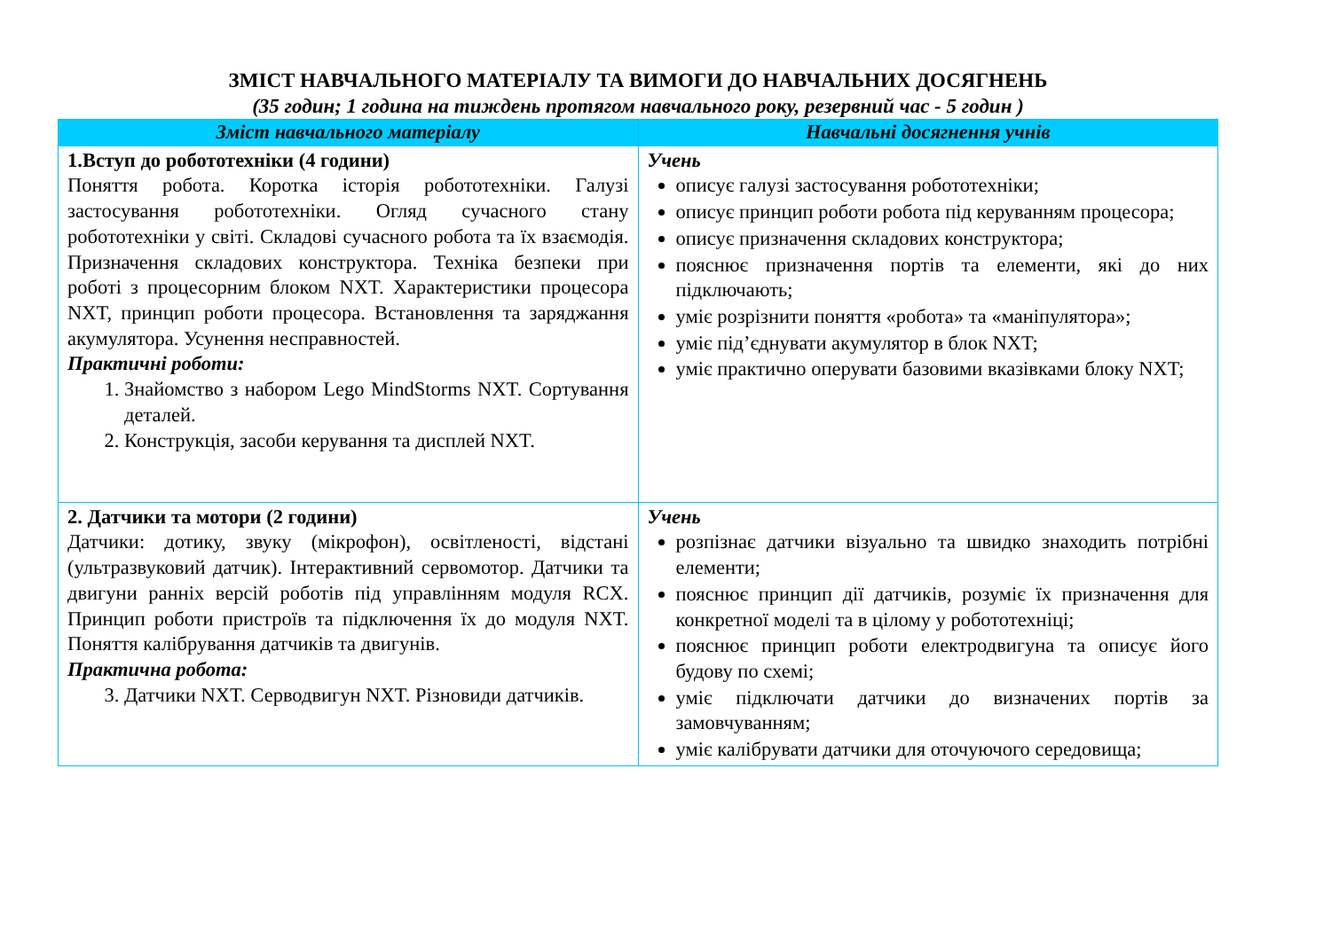ЗМІСТ НАВЧАЛЬНОГО МАТЕРІАЛУ ТА ВИМОГИ ДО НАВЧАЛЬНИХ ДОСЯГНЕНЬ
(35 годин; 1 година на тиждень протягом навчального року, резервний час - 5 годин )
| Зміст навчального матеріалу | Навчальні досягнення учнів |
| --- | --- |
| 1.Вступ до робототехніки (4 години) Поняття робота. Коротка історія робототехніки. Галузі застосування робототехніки. Огляд сучасного стану робототехніки у світі. Складові сучасного робота та їх взаємодія. Призначення складових конструктора. Техніка безпеки при роботі з процесорним блоком NXT. Характеристики процесора NXT, принцип роботи процесора. Встановлення та заряджання акумулятора. Усунення несправностей. Практичні роботи: 1. Знайомство з набором Lego MindStorms NXT. Сортування деталей. 2. Конструкція, засоби керування та дисплей NXT. | Учень описує галузі застосування робототехніки; описує принцип роботи робота під керуванням процесора; описує призначення складових конструктора; пояснює призначення портів та елементи, які до них підключають; уміє розрізнити поняття «робота» та «маніпулятора»; уміє під’єднувати акумулятор в блок NXT; уміє практично оперувати базовими вказівками блоку NXT; |
| 2. Датчики та мотори (2 години) Датчики: дотику, звуку (мікрофон), освітленості, відстані (ультразвуковий датчик). Інтерактивний сервомотор. Датчики та двигуни ранніх версій роботів під управлінням модуля RCX. Принцип роботи пристроїв та підключення їх до модуля NXT. Поняття калібрування датчиків та двигунів. Практична робота: 3. Датчики NXT. Серводвигун NXT. Різновиди датчиків. | Учень розпізнає датчики візуально та швидко знаходить потрібні елементи; пояснює принцип дії датчиків, розуміє їх призначення для конкретної моделі та в цілому у робототехніці; пояснює принцип роботи електродвигуна та описує його будову по схемі; уміє підключати датчики до визначених портів за замовчуванням; уміє калібрувати датчики для оточуючого середовища; |